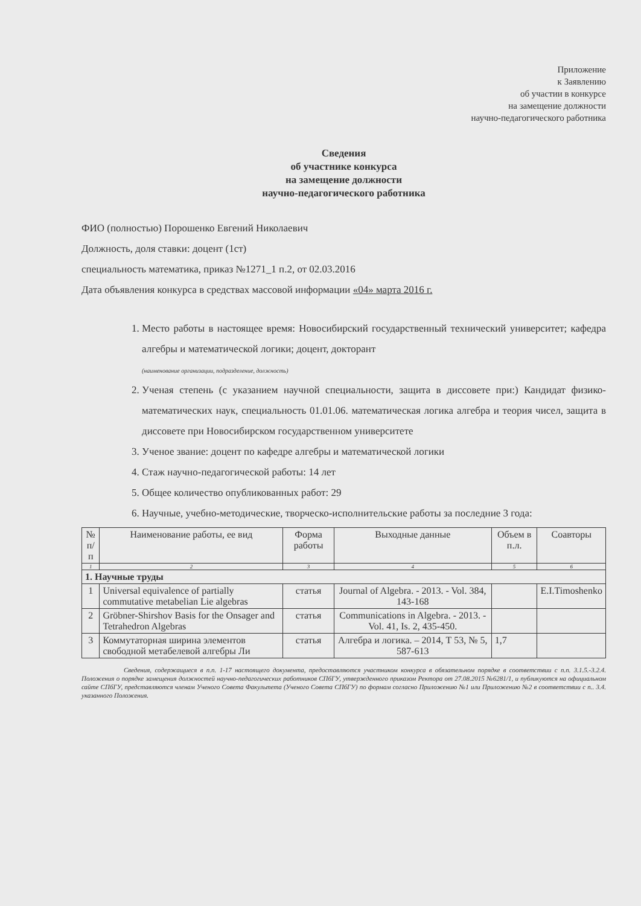Приложение
к Заявлению
об участии в конкурсе
на замещение должности
научно-педагогического работника
Сведения
об участнике конкурса
на замещение должности
научно-педагогического работника
ФИО (полностью) Порошенко Евгений Николаевич
Должность, доля ставки: доцент (1ст)
специальность математика, приказ №1271_1 п.2, от 02.03.2016
Дата объявления конкурса в средствах массовой информации «04» марта 2016 г.
1. Место работы в настоящее время: Новосибирский государственный технический университет; кафедра алгебры и математической логики; доцент, докторант
(наименование организации, подразделение, должность)
2. Ученая степень (с указанием научной специальности, защита в диссовете при:) Кандидат физико-математических наук, специальность 01.01.06. математическая логика алгебра и теория чисел, защита в диссовете при Новосибирском государственном университете
3. Ученое звание: доцент по кафедре алгебры и математической логики
4. Стаж научно-педагогической работы: 14 лет
5. Общее количество опубликованных работ: 29
6. Научные, учебно-методические, творческо-исполнительские работы за последние 3 года:
| № п/п | Наименование работы, ее вид | Форма работы | Выходные данные | Объем в п.л. | Соавторы |
| --- | --- | --- | --- | --- | --- |
| 1 | 2 | 3 | 4 | 5 | 6 |
| 1. Научные труды | | | | | |
| 1 | Universal equivalence of partially commutative metabelian Lie algebras | статья | Journal of Algebra. - 2013. - Vol. 384, 143-168 | | E.I.Timoshenko |
| 2 | Gröbner-Shirshov Basis for the Onsager and Tetrahedron Algebras | статья | Communications in Algebra. - 2013. - Vol. 41, Is. 2, 435-450. | | |
| 3 | Коммутаторная ширина элементов свободной метабелевой алгебры Ли | статья | Алгебра и логика. – 2014, Т 53, № 5, 587-613 | 1,7 | |
Сведения, содержащиеся в п.п. 1-17 настоящего документа, предоставляются участником конкурса в обязательном порядке в соответствии с п.п. 3.1.5.-3.2.4. Положения о порядке замещения должностей научно-педагогических работников СПбГУ, утвержденного приказом Ректора от 27.08.2015 №6281/1, и публикуются на официальном сайте СПбГУ, представляются членам Ученого Совета Факультета (Ученого Совета СПбГУ) по формам согласно Приложению №1 или Приложению №2 в соответствии с п.. 3.4. указанного Положения.